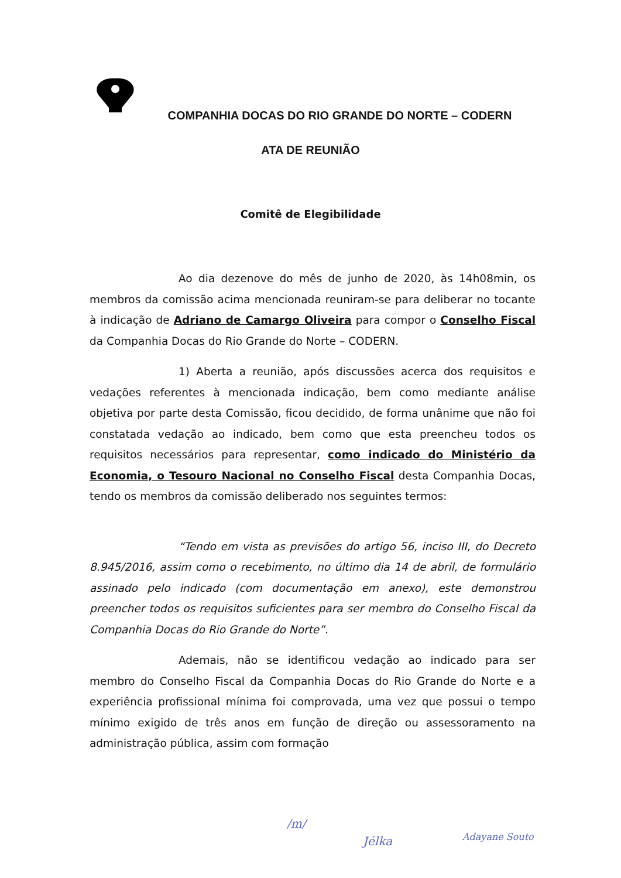COMPANHIA DOCAS DO RIO GRANDE DO NORTE – CODERN
ATA DE REUNIÃO
Comitê de Elegibilidade
Ao dia dezenove do mês de junho de 2020, às 14h08min, os membros da comissão acima mencionada reuniram-se para deliberar no tocante à indicação de Adriano de Camargo Oliveira para compor o Conselho Fiscal da Companhia Docas do Rio Grande do Norte – CODERN.
1) Aberta a reunião, após discussões acerca dos requisitos e vedações referentes à mencionada indicação, bem como mediante análise objetiva por parte desta Comissão, ficou decidido, de forma unânime que não foi constatada vedação ao indicado, bem como que esta preencheu todos os requisitos necessários para representar, como indicado do Ministério da Economia, o Tesouro Nacional no Conselho Fiscal desta Companhia Docas, tendo os membros da comissão deliberado nos seguintes termos:
“Tendo em vista as previsões do artigo 56, inciso III, do Decreto 8.945/2016, assim como o recebimento, no último dia 14 de abril, de formulário assinado pelo indicado (com documentação em anexo), este demonstrou preencher todos os requisitos suficientes para ser membro do Conselho Fiscal da Companhia Docas do Rio Grande do Norte”.
Ademais, não se identificou vedação ao indicado para ser membro do Conselho Fiscal da Companhia Docas do Rio Grande do Norte e a experiência profissional mínima foi comprovada, uma vez que possui o tempo mínimo exigido de três anos em função de direção ou assessoramento na administração pública, assim com formação
/m/
Jélka Adayane Souto